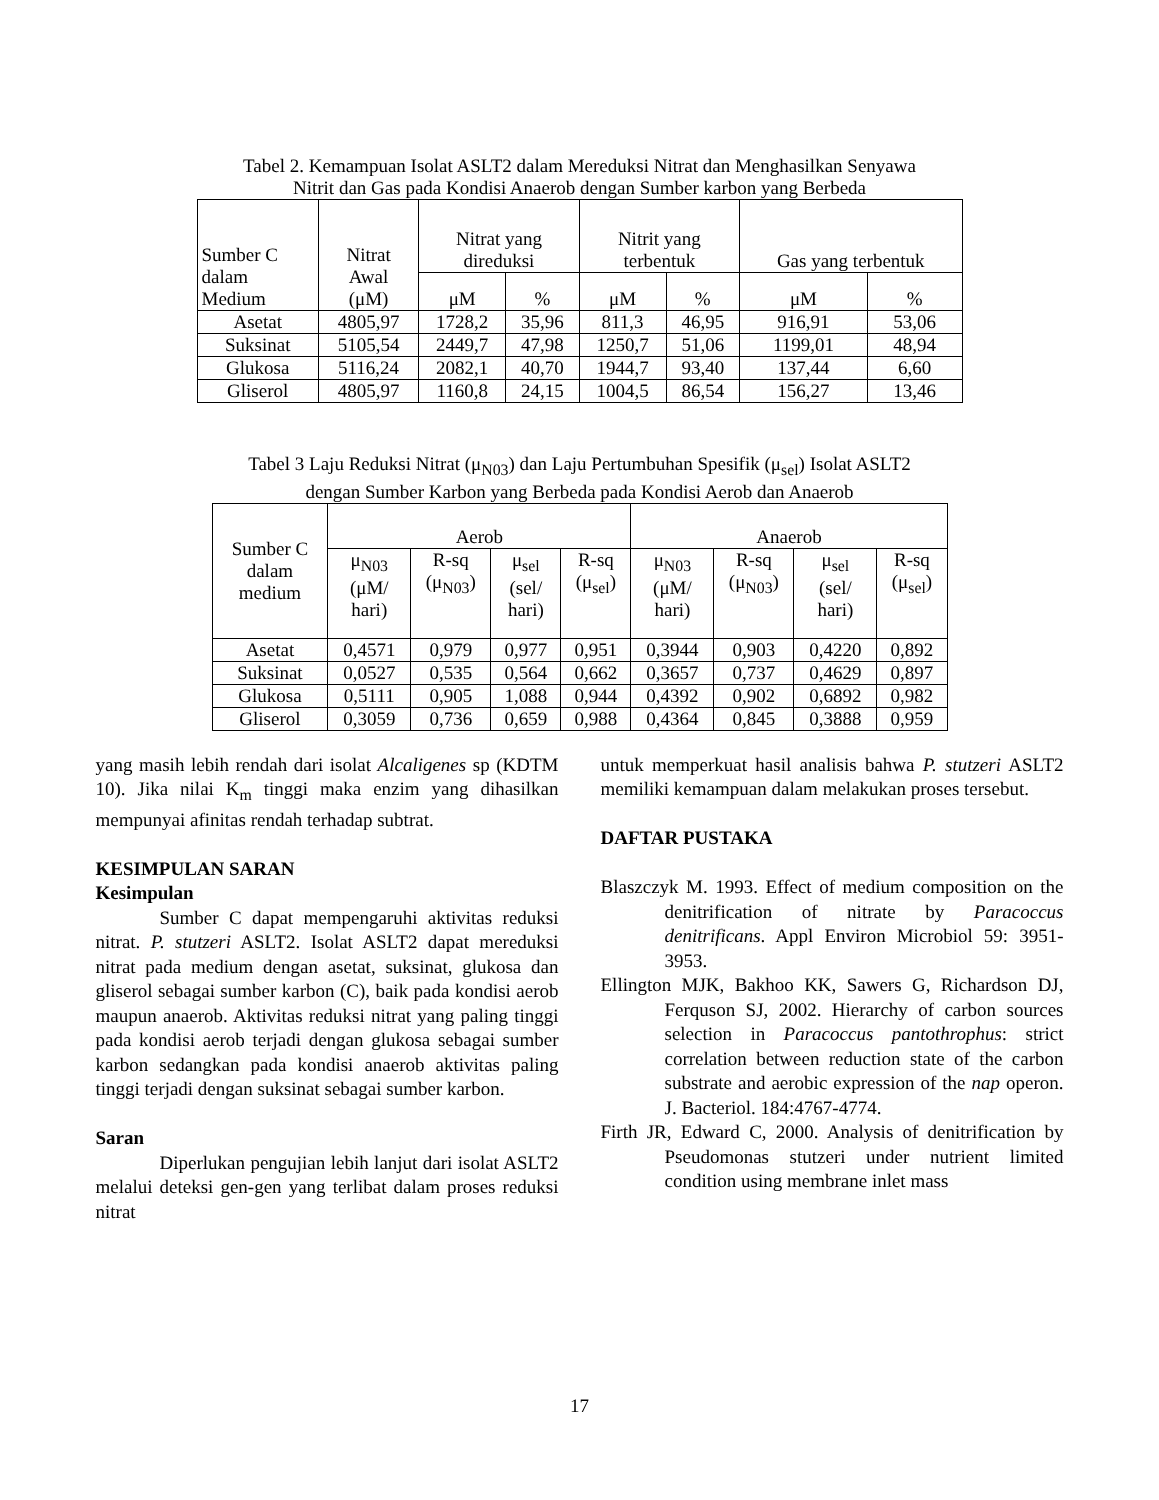Tabel 2. Kemampuan Isolat ASLT2 dalam Mereduksi Nitrat dan Menghasilkan Senyawa
Nitrit dan Gas pada Kondisi Anaerob dengan Sumber karbon yang Berbeda
| Sumber C dalam Medium | Nitrat Awal (μM) | Nitrat yang direduksi | | Nitrit yang terbentuk | | Gas yang terbentuk | |
| --- | --- | --- | --- | --- | --- | --- | --- |
| | | μM | % | μM | % | μM | % |
| Asetat | 4805,97 | 1728,2 | 35,96 | 811,3 | 46,95 | 916,91 | 53,06 |
| Suksinat | 5105,54 | 2449,7 | 47,98 | 1250,7 | 51,06 | 1199,01 | 48,94 |
| Glukosa | 5116,24 | 2082,1 | 40,70 | 1944,7 | 93,40 | 137,44 | 6,60 |
| Gliserol | 4805,97 | 1160,8 | 24,15 | 1004,5 | 86,54 | 156,27 | 13,46 |
Tabel 3 Laju Reduksi Nitrat (μ<sub>N03</sub>) dan Laju Pertumbuhan Spesifik (μ<sub>sel</sub>) Isolat ASLT2
dengan Sumber Karbon yang Berbeda pada Kondisi Aerob dan Anaerob
| Sumber C dalam medium | Aerob | | | | Anaerob | | | |
| --- | --- | --- | --- | --- | --- | --- | --- | --- |
| | μ<sub>N03</sub> (μM/ hari) | R-sq (μ<sub>N03</sub>) | μ<sub>sel</sub> (sel/ hari) | R-sq (μ<sub>sel</sub>) | μ<sub>N03</sub> (μM/ hari) | R-sq (μ<sub>N03</sub>) | μ<sub>sel</sub> (sel/ hari) | R-sq (μ<sub>sel</sub>) |
| Asetat | 0,4571 | 0,979 | 0,977 | 0,951 | 0,3944 | 0,903 | 0,4220 | 0,892 |
| Suksinat | 0,0527 | 0,535 | 0,564 | 0,662 | 0,3657 | 0,737 | 0,4629 | 0,897 |
| Glukosa | 0,5111 | 0,905 | 1,088 | 0,944 | 0,4392 | 0,902 | 0,6892 | 0,982 |
| Gliserol | 0,3059 | 0,736 | 0,659 | 0,988 | 0,4364 | 0,845 | 0,3888 | 0,959 |
yang masih lebih rendah dari isolat Alcaligenes sp (KDTM 10). Jika nilai K<sub>m</sub> tinggi maka enzim yang dihasilkan mempunyai afinitas rendah terhadap subtrat.
KESIMPULAN SARAN
Kesimpulan
Sumber C dapat mempengaruhi aktivitas reduksi nitrat. P. stutzeri ASLT2. Isolat ASLT2 dapat mereduksi nitrat pada medium dengan asetat, suksinat, glukosa dan gliserol sebagai sumber karbon (C), baik pada kondisi aerob maupun anaerob. Aktivitas reduksi nitrat yang paling tinggi pada kondisi aerob terjadi dengan glukosa sebagai sumber karbon sedangkan pada kondisi anaerob aktivitas paling tinggi terjadi dengan suksinat sebagai sumber karbon.
Saran
Diperlukan pengujian lebih lanjut dari isolat ASLT2 melalui deteksi gen-gen yang terlibat dalam proses reduksi nitrat
untuk memperkuat hasil analisis bahwa P. stutzeri ASLT2 memiliki kemampuan dalam melakukan proses tersebut.
DAFTAR PUSTAKA
Blaszczyk M. 1993. Effect of medium composition on the denitrification of nitrate by Paracoccus denitrificans. Appl Environ Microbiol 59: 3951-3953.
Ellington MJK, Bakhoo KK, Sawers G, Richardson DJ, Ferquson SJ, 2002. Hierarchy of carbon sources selection in Paracoccus pantothrophus: strict correlation between reduction state of the carbon substrate and aerobic expression of the nap operon. J. Bacteriol. 184:4767-4774.
Firth JR, Edward C, 2000. Analysis of denitrification by Pseudomonas stutzeri under nutrient limited condition using membrane inlet mass
17